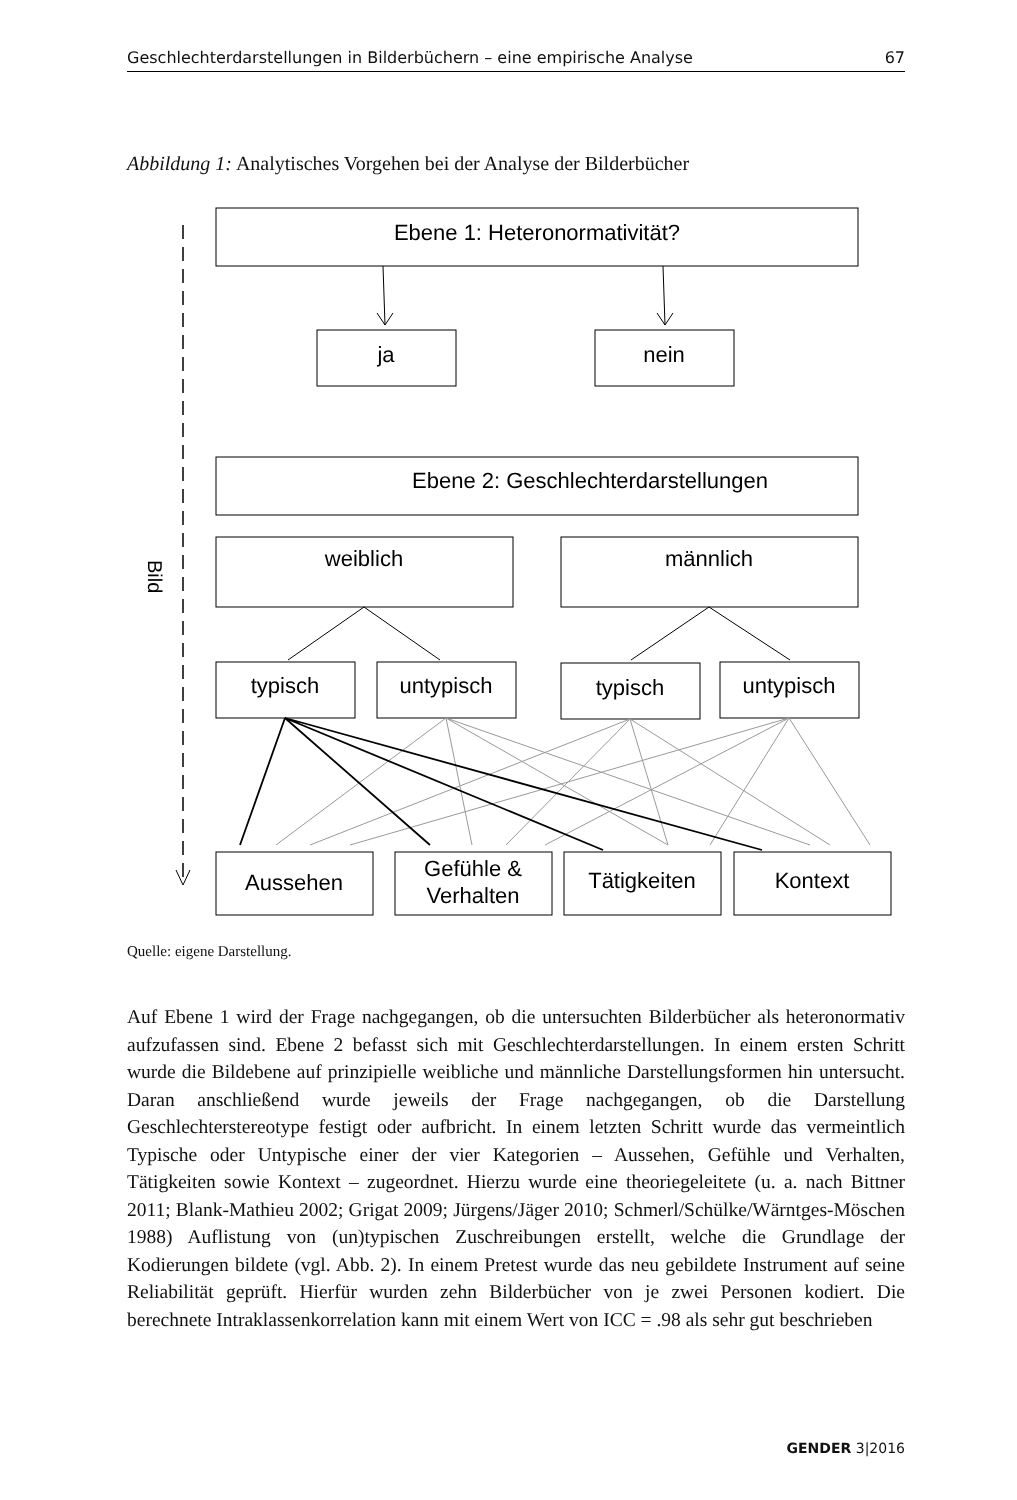Geschlechterdarstellungen in Bilderbüchern – eine empirische Analyse 67
Abbildung 1: Analytisches Vorgehen bei der Analyse der Bilderbücher
Bild
Ebene 1: Heteronormativität?
ja
nein
Ebene 2: Geschlechterdarstellungen
weiblich
männlich
typisch
untypisch
typisch
untypisch
Aussehen
Gefühle &
Verhalten
Tätigkeiten
Kontext
Quelle: eigene Darstellung.
Auf Ebene 1 wird der Frage nachgegangen, ob die untersuchten Bilderbücher als heteronormativ aufzufassen sind. Ebene 2 befasst sich mit Geschlechterdarstellungen. In einem ersten Schritt wurde die Bildebene auf prinzipielle weibliche und männliche Darstellungsformen hin untersucht. Daran anschließend wurde jeweils der Frage nachgegangen, ob die Darstellung Geschlechterstereotype festigt oder aufbricht. In einem letzten Schritt wurde das vermeintlich Typische oder Untypische einer der vier Kategorien – Aussehen, Gefühle und Verhalten, Tätigkeiten sowie Kontext – zugeordnet. Hierzu wurde eine theoriegeleitete (u. a. nach Bittner 2011; Blank-Mathieu 2002; Grigat 2009; Jürgens/Jäger 2010; Schmerl/Schülke/Wärntges-Möschen 1988) Auflistung von (un)typischen Zuschreibungen erstellt, welche die Grundlage der Kodierungen bildete (vgl. Abb. 2). In einem Pretest wurde das neu gebildete Instrument auf seine Reliabilität geprüft. Hierfür wurden zehn Bilderbücher von je zwei Personen kodiert. Die berechnete Intraklassenkorrelation kann mit einem Wert von ICC = .98 als sehr gut beschrieben
GENDER 3|2016